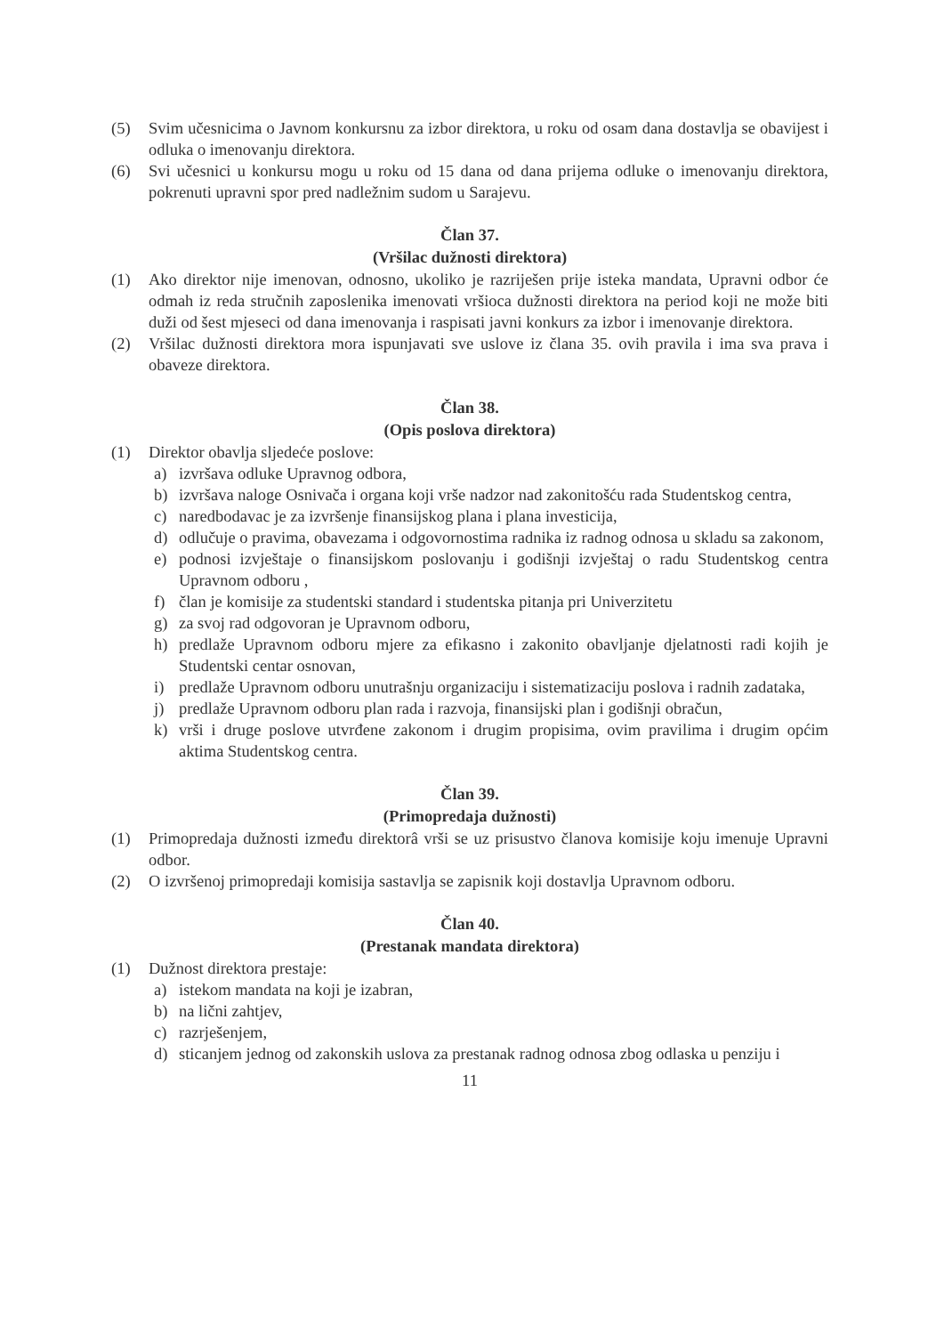(5) Svim učesnicima o Javnom konkursnu za izbor direktora, u roku od osam dana dostavlja se obavijest i odluka o imenovanju direktora.
(6) Svi učesnici u konkursu mogu u roku od 15 dana od dana prijema odluke o imenovanju direktora, pokrenuti upravni spor pred nadležnim sudom u Sarajevu.
Član 37.
(Vršilac dužnosti direktora)
(1) Ako direktor nije imenovan, odnosno, ukoliko je razriješen prije isteka mandata, Upravni odbor će odmah iz reda stručnih zaposlenika imenovati vršioca dužnosti direktora na period koji ne može biti duži od šest mjeseci od dana imenovanja i raspisati javni konkurs za izbor i imenovanje direktora.
(2) Vršilac dužnosti direktora mora ispunjavati sve uslove iz člana 35. ovih pravila i ima sva prava i obaveze direktora.
Član 38.
(Opis poslova direktora)
(1) Direktor obavlja sljedeće poslove:
a) izvršava odluke Upravnog odbora,
b) izvršava naloge Osnivača i organa koji vrše nadzor nad zakonitošću rada Studentskog centra,
c) naredbodavac je za izvršenje finansijskog plana i plana investicija,
d) odlučuje o pravima, obavezama i odgovornostima radnika iz radnog odnosa u skladu sa zakonom,
e) podnosi izvještaje o finansijskom poslovanju i godišnji izvještaj o radu Studentskog centra Upravnom odboru ,
f) član je komisije za studentski standard i studentska pitanja pri Univerzitetu
g) za svoj rad odgovoran je Upravnom odboru,
h) predlaže Upravnom odboru mjere za efikasno i zakonito obavljanje djelatnosti radi kojih je Studentski centar osnovan,
i) predlaže Upravnom odboru unutrašnju organizaciju i sistematizaciju poslova i radnih zadataka,
j) predlaže Upravnom odboru plan rada i razvoja, finansijski plan i godišnji obračun,
k) vrši i druge poslove utvrđene zakonom i drugim propisima, ovim pravilima i drugim općim aktima Studentskog centra.
Član 39.
(Primopredaja dužnosti)
(1) Primopredaja dužnosti između direktorâ vrši se uz prisustvo članova komisije koju imenuje Upravni odbor.
(2) O izvršenoj primopredaji komisija sastavlja se zapisnik koji dostavlja Upravnom odboru.
Član 40.
(Prestanak mandata direktora)
(1) Dužnost direktora prestaje:
a) istekom mandata na koji je izabran,
b) na lični zahtjev,
c) razrješenjem,
d) sticanjem jednog od zakonskih uslova za prestanak radnog odnosa zbog odlaska u penziju i
11